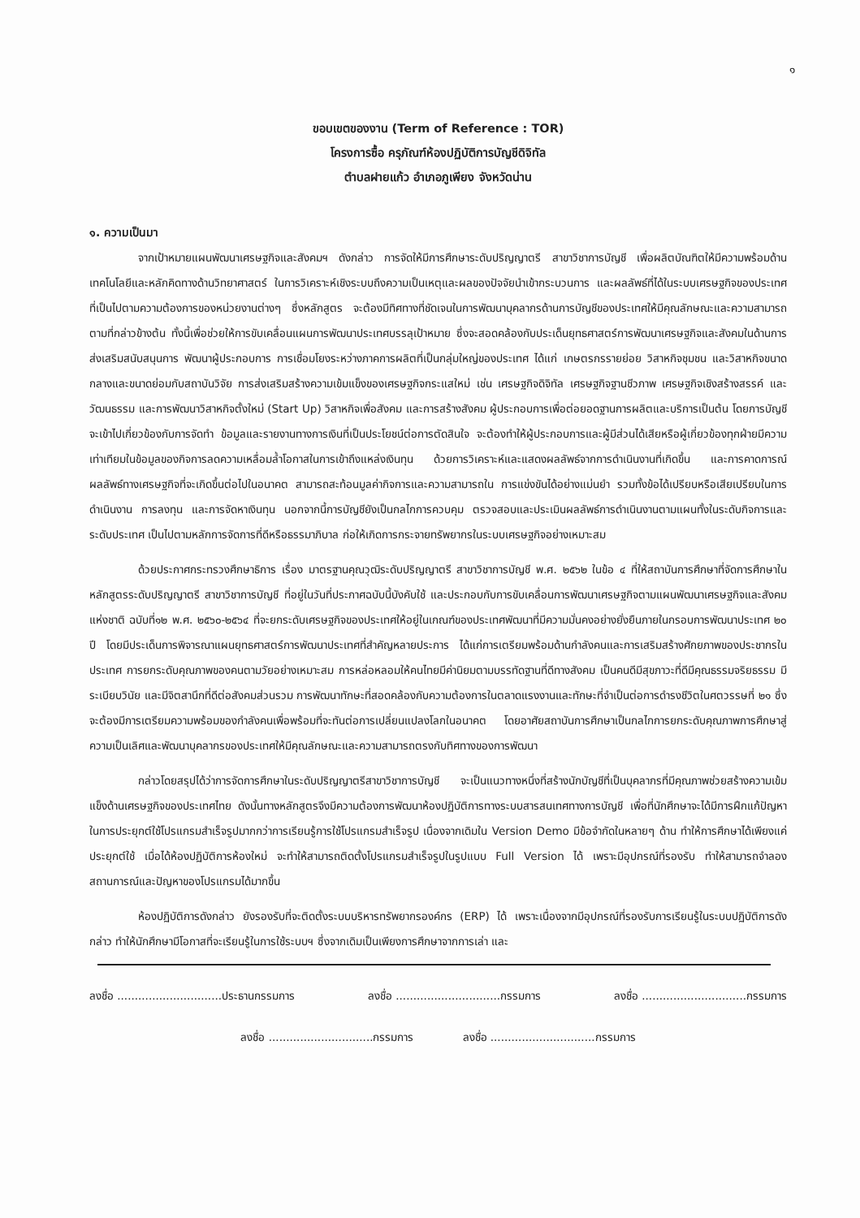๑
ขอบเขตของงาน (Term of Reference : TOR)
โครงการซื้อ ครุภัณฑ์ห้องปฏิบัติการบัญชีดิจิทัล
ตำบลฝายแก้ว อำเภอภูเพียง จังหวัดน่าน
๑. ความเป็นมา
จากเป้าหมายแผนพัฒนาเศรษฐกิจและสังคมฯ ดังกล่าว การจัดให้มีการศึกษาระดับปริญญาตรี สาขาวิชาการบัญชี เพื่อผลิตบัณฑิตให้มีความพร้อมด้านเทคโนโลยีและหลักคิดทางด้านวิทยาศาสตร์ ในการวิเคราะห์เชิงระบบถึงความเป็นเหตุและผลของปัจจัยนำเข้ากระบวนการ และผลลัพธ์ที่ได้ในระบบเศรษฐกิจของประเทศ ที่เป็นไปตามความต้องการของหน่วยงานต่างๆ ซึ่งหลักสูตร จะต้องมีทิศทางที่ชัดเจนในการพัฒนาบุคลากรด้านการบัญชีของประเทศให้มีคุณลักษณะและความสามารถตามที่กล่าวข้างต้น ทั้งนี้เพื่อช่วยให้การขับเคลื่อนแผนการพัฒนาประเทศบรรลุเป้าหมาย ซึ่งจะสอดคล้องกับประเด็นยุทธศาสตร์การพัฒนาเศรษฐกิจและสังคมในด้านการส่งเสริมสนับสนุนการ พัฒนาผู้ประกอบการ การเชื่อมโยงระหว่างภาคการผลิตที่เป็นกลุ่มใหญ่ของประเทศ ได้แก่ เกษตรกรรายย่อย วิสาหกิจชุมชน และวิสาหกิจขนาดกลางและขนาดย่อมกับสถาบันวิจัย การส่งเสริมสร้างความเข้มแข็งของเศรษฐกิจกระแสใหม่ เช่น เศรษฐกิจดิจิทัล เศรษฐกิจฐานชีวภาพ เศรษฐกิจเชิงสร้างสรรค์ และวัฒนธรรม และการพัฒนาวิสาหกิจตั้งใหม่ (Start Up) วิสาหกิจเพื่อสังคม และการสร้างสังคม ผู้ประกอบการเพื่อต่อยอดฐานการผลิตและบริการเป็นต้น โดยการบัญชีจะเข้าไปเกี่ยวข้องกับการจัดทำ ข้อมูลและรายงานทางการเงินที่เป็นประโยชน์ต่อการตัดสินใจ จะต้องทำให้ผู้ประกอบการและผู้มีส่วนได้เสียหรือผู้เกี่ยวข้องทุกฝ่ายมีความเท่าเทียมในข้อมูลของกิจการลดความเหลื่อมล้ำโอกาสในการเข้าถึงแหล่งเงินทุน ด้วยการวิเคราะห์และแสดงผลลัพธ์จากการดำเนินงานที่เกิดขึ้น และการคาดการณ์ ผลลัพธ์ทางเศรษฐกิจที่จะเกิดขึ้นต่อไปในอนาคต สามารถสะท้อนมูลค่ากิจการและความสามารถใน การแข่งขันได้อย่างแม่นยำ รวมทั้งข้อได้เปรียบหรือเสียเปรียบในการดำเนินงาน การลงทุน และการจัดหาเงินทุน นอกจากนี้การบัญชียังเป็นกลไกการควบคุม ตรวจสอบและประเมินผลลัพธ์การดำเนินงานตามแผนทั้งในระดับกิจการและระดับประเทศ เป็นไปตามหลักการจัดการที่ดีหรือธรรมาภิบาล ก่อให้เกิดการกระจายทรัพยากรในระบบเศรษฐกิจอย่างเหมาะสม
ด้วยประกาศกระทรวงศึกษาธิการ เรื่อง มาตรฐานคุณวุฒิระดับปริญญาตรี สาขาวิชาการบัญชี พ.ศ. ๒๕๖๒ ในข้อ ๔ ที่ให้สถาบันการศึกษาที่จัดการศึกษาในหลักสูตรระดับปริญญาตรี สาขาวิชาการบัญชี ที่อยู่ในวันที่ประกาศฉบับนี้บังคับใช้ และประกอบกับการขับเคลื่อนการพัฒนาเศรษฐกิจตามแผนพัฒนาเศรษฐกิจและสังคมแห่งชาติ ฉบับที่๑๒ พ.ศ. ๒๕๖๐-๒๕๖๔ ที่จะยกระดับเศรษฐกิจของประเทศให้อยู่ในเกณฑ์ของประเทศพัฒนาที่มีความมั่นคงอย่างยั่งยืนภายในกรอบการพัฒนาประเทศ ๒๐ ปี โดยมีประเด็นการพิจารณาแผนยุทธศาสตร์การพัฒนาประเทศที่สำคัญหลายประการ ได้แก่การเตรียมพร้อมด้านกำลังคนและการเสริมสร้างศักยภาพของประชากรในประเทศ การยกระดับคุณภาพของคนตามวัยอย่างเหมาะสม การหล่อหลอมให้คนไทยมีค่านิยมตามบรรทัดฐานที่ดีทางสังคม เป็นคนดีมีสุขภาวะที่ดีมีคุณธรรมจริยธรรม มีระเบียบวินัย และมีจิตสานึกที่ดีต่อสังคมส่วนรวม การพัฒนาทักษะที่สอดคล้องกับความต้องการในตลาดแรงงานและทักษะที่จำเป็นต่อการดำรงชีวิตในศตวรรษที่ ๒๑ ซึ่งจะต้องมีการเตรียมความพร้อมของกำลังคนเพื่อพร้อมที่จะทันต่อการเปลี่ยนแปลงโลกในอนาคต โดยอาศัยสถาบันการศึกษาเป็นกลไกการยกระดับคุณภาพการศึกษาสู่ความเป็นเลิศและพัฒนาบุคลากรของประเทศให้มีคุณลักษณะและความสามารถตรงกับทิศทางของการพัฒนา
กล่าวโดยสรุปได้ว่าการจัดการศึกษาในระดับปริญญาตรีสาขาวิชาการบัญชี จะเป็นแนวทางหนึ่งที่สร้างนักบัญชีที่เป็นบุคลากรที่มีคุณภาพช่วยสร้างความเข้มแข็งด้านเศรษฐกิจของประเทศไทย ดังนั้นทางหลักสูตรจึงมีความต้องการพัฒนาห้องปฏิบัติการทางระบบสารสนเทศทางการบัญชี เพื่อที่นักศึกษาจะได้มีการฝึกแก้ปัญหาในการประยุกต์ใช้โปรแกรมสำเร็จรูปมากกว่าการเรียนรู้การใช้โปรแกรมสำเร็จรูป เนื่องจากเดิมใน Version Demo มีข้อจำกัดในหลายๆ ด้าน ทำให้การศึกษาได้เพียงแค่ประยุกต์ใช้ เมื่อได้ห้องปฏิบัติการห้องใหม่ จะทำให้สามารถติดตั้งโปรแกรมสำเร็จรูปในรูปแบบ Full Version ได้ เพราะมีอุปกรณ์ที่รองรับ ทำให้สามารถจำลองสถานการณ์และปัญหาของโปรแกรมได้มากขึ้น
ห้องปฏิบัติการดังกล่าว ยังรองรับที่จะติดตั้งระบบบริหารทรัพยากรองค์กร (ERP) ได้ เพราะเนื่องจากมีอุปกรณ์ที่รองรับการเรียนรู้ในระบบปฏิบัติการดังกล่าว ทำให้นักศึกษามีโอกาสที่จะเรียนรู้ในการใช้ระบบฯ ซึ่งจากเดิมเป็นเพียงการศึกษาจากการเล่า และ
ลงชื่อ ..............................ประธานกรรมการ ลงชื่อ ..............................กรรมการ ลงชื่อ ..............................กรรมการ
ลงชื่อ ..............................กรรมการ ลงชื่อ ..............................กรรมการ